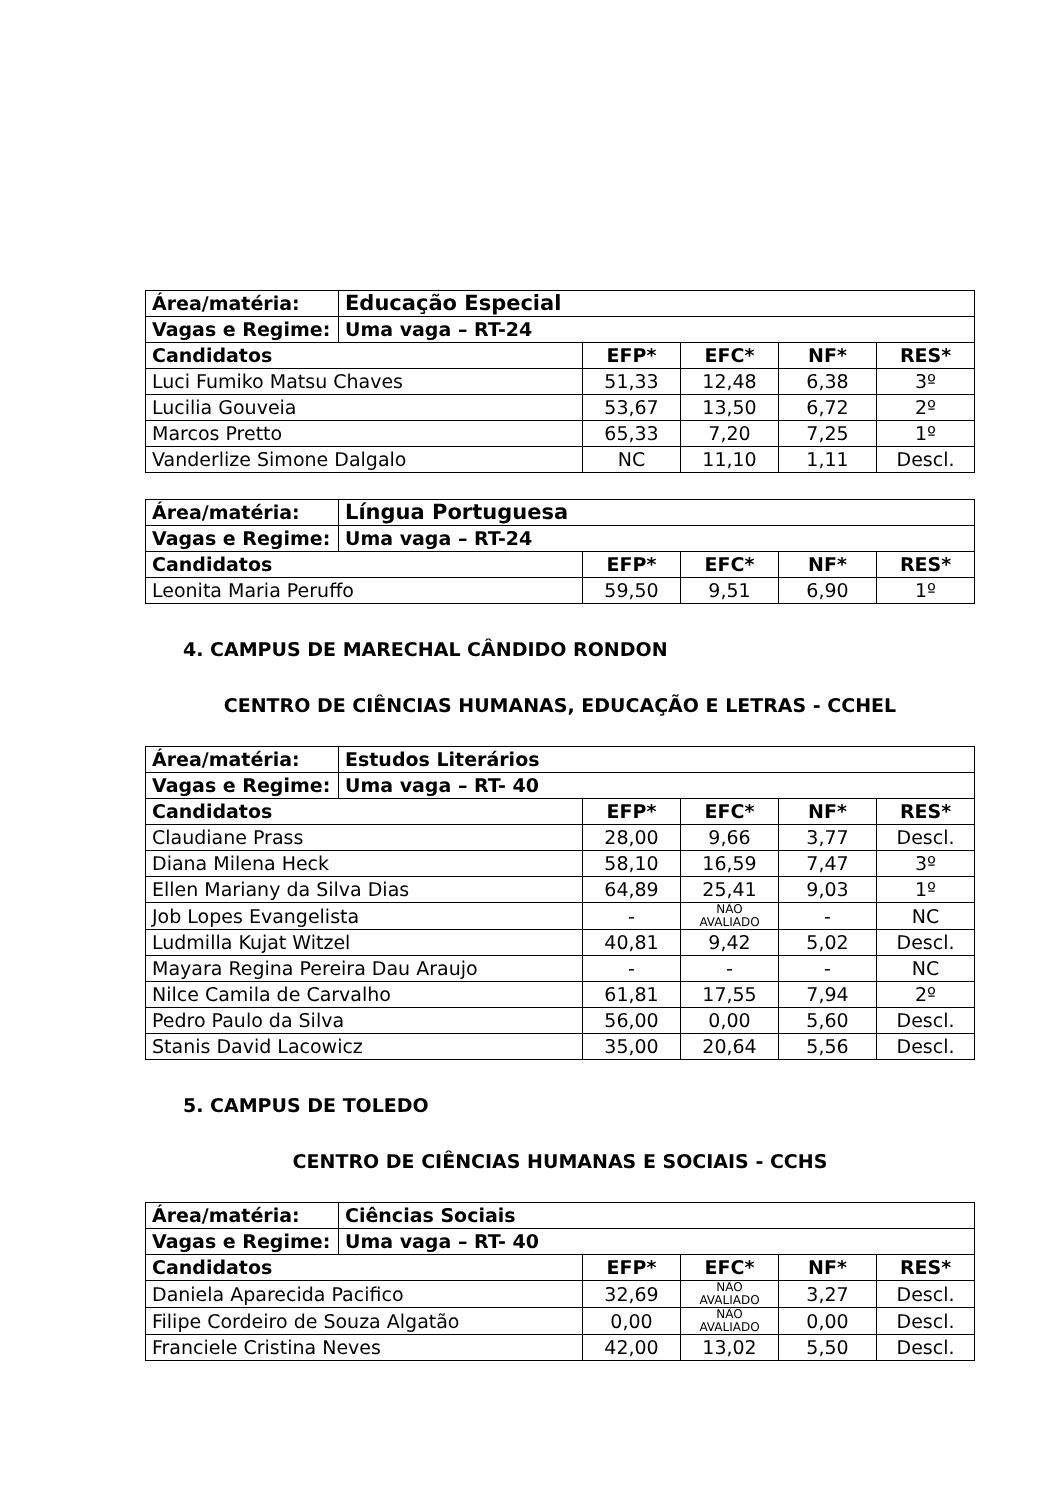| Área/matéria: | Educação Especial | | | | |
| Vagas e Regime: | Uma vaga – RT-24 | | | | |
| Candidatos | | EFP* | EFC* | NF* | RES* |
| Luci Fumiko Matsu Chaves | | 51,33 | 12,48 | 6,38 | 3º |
| Lucilia Gouveia | | 53,67 | 13,50 | 6,72 | 2º |
| Marcos Pretto | | 65,33 | 7,20 | 7,25 | 1º |
| Vanderlize Simone Dalgalo | | NC | 11,10 | 1,11 | Descl. |
| Área/matéria: | Língua Portuguesa | | | | |
| Vagas e Regime: | Uma vaga – RT-24 | | | | |
| Candidatos | | EFP* | EFC* | NF* | RES* |
| Leonita Maria Peruffo | | 59,50 | 9,51 | 6,90 | 1º |
4. CAMPUS DE MARECHAL CÂNDIDO RONDON
CENTRO DE CIÊNCIAS HUMANAS, EDUCAÇÃO E LETRAS - CCHEL
| Área/matéria: | Estudos Literários | | | | |
| Vagas e Regime: | Uma vaga – RT- 40 | | | | |
| Candidatos | | EFP* | EFC* | NF* | RES* |
| Claudiane Prass | | 28,00 | 9,66 | 3,77 | Descl. |
| Diana Milena Heck | | 58,10 | 16,59 | 7,47 | 3º |
| Ellen Mariany da Silva Dias | | 64,89 | 25,41 | 9,03 | 1º |
| Job Lopes Evangelista | | - | NÃO AVALIADO | - | NC |
| Ludmilla Kujat Witzel | | 40,81 | 9,42 | 5,02 | Descl. |
| Mayara Regina Pereira Dau Araujo | | - | - | - | NC |
| Nilce Camila de Carvalho | | 61,81 | 17,55 | 7,94 | 2º |
| Pedro Paulo da Silva | | 56,00 | 0,00 | 5,60 | Descl. |
| Stanis David Lacowicz | | 35,00 | 20,64 | 5,56 | Descl. |
5. CAMPUS DE TOLEDO
CENTRO DE CIÊNCIAS HUMANAS E SOCIAIS - CCHS
| Área/matéria: | Ciências Sociais | | | | |
| Vagas e Regime: | Uma vaga – RT- 40 | | | | |
| Candidatos | | EFP* | EFC* | NF* | RES* |
| Daniela Aparecida Pacifico | | 32,69 | NÃO AVALIADO | 3,27 | Descl. |
| Filipe Cordeiro de Souza Algatão | | 0,00 | NÃO AVALIADO | 0,00 | Descl. |
| Franciele Cristina Neves | | 42,00 | 13,02 | 5,50 | Descl. |